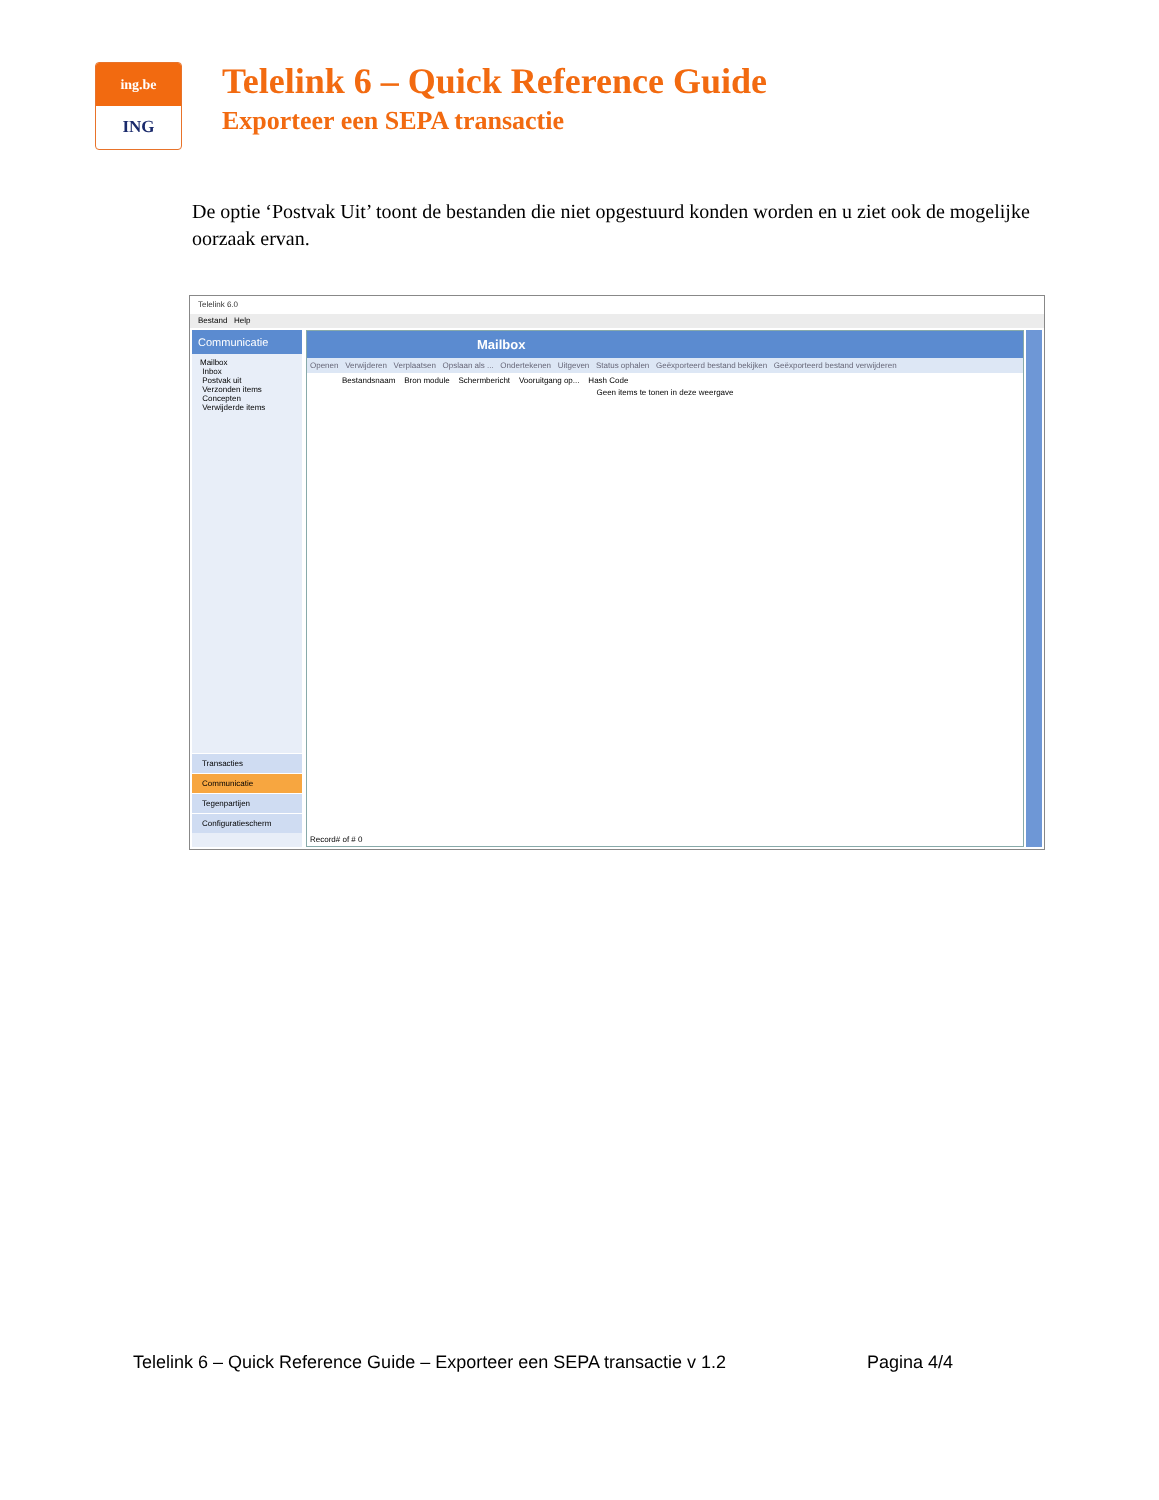ing.be
ING
Telelink 6 – Quick Reference Guide
Exporteer een SEPA transactie
De optie ‘Postvak Uit’ toont de bestanden die niet opgestuurd konden worden en u ziet ook de mogelijke oorzaak ervan.
Telelink 6.0
Bestand Help
Communicatie
Mailbox
Inbox
Postvak uit
Verzonden items
Concepten
Verwijderde items
Transacties
Communicatie
Tegenpartijen
Configuratiescherm
Mailbox
Openen Verwijderen Verplaatsen Opslaan als ... Ondertekenen Uitgeven Status ophalen Geëxporteerd bestand bekijken Geëxporteerd bestand verwijderen
Bestandsnaam Bron module Schermbericht Vooruitgang op... Hash Code
Geen items te tonen in deze weergave
Record# of # 0
Telelink 6 – Quick Reference Guide – Exporteer een SEPA transactie v 1.2 Pagina 4/4